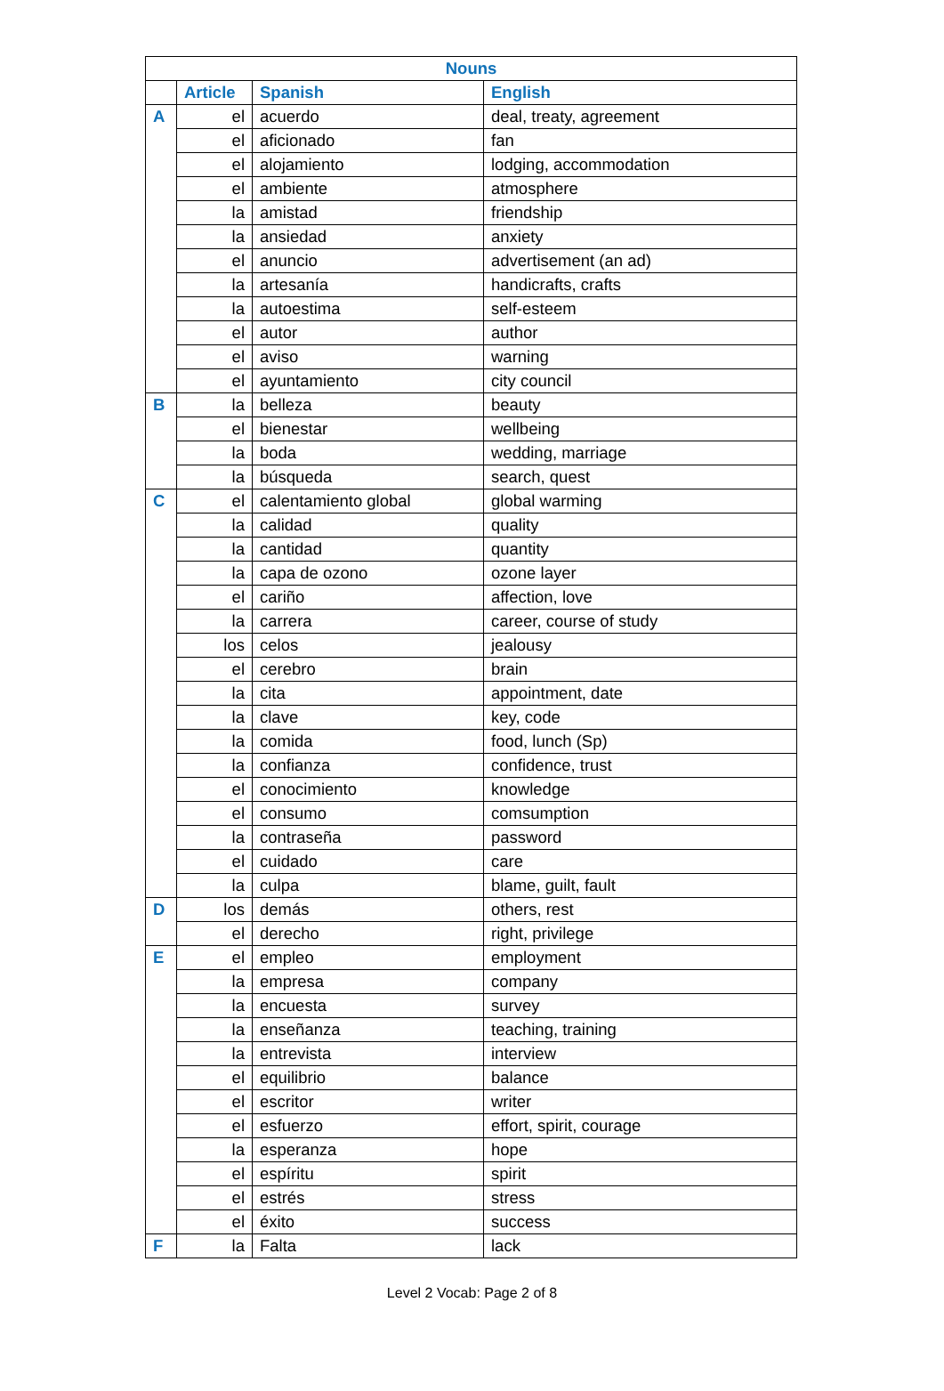| Nouns | | | |
| --- | --- | --- | --- |
| | Article | Spanish | English |
| A | el | acuerdo | deal, treaty, agreement |
| | el | aficionado | fan |
| | el | alojamiento | lodging, accommodation |
| | el | ambiente | atmosphere |
| | la | amistad | friendship |
| | la | ansiedad | anxiety |
| | el | anuncio | advertisement (an ad) |
| | la | artesanía | handicrafts, crafts |
| | la | autoestima | self-esteem |
| | el | autor | author |
| | el | aviso | warning |
| | el | ayuntamiento | city council |
| B | la | belleza | beauty |
| | el | bienestar | wellbeing |
| | la | boda | wedding, marriage |
| | la | búsqueda | search, quest |
| C | el | calentamiento global | global warming |
| | la | calidad | quality |
| | la | cantidad | quantity |
| | la | capa de ozono | ozone layer |
| | el | cariño | affection, love |
| | la | carrera | career, course of study |
| | los | celos | jealousy |
| | el | cerebro | brain |
| | la | cita | appointment, date |
| | la | clave | key, code |
| | la | comida | food, lunch (Sp) |
| | la | confianza | confidence, trust |
| | el | conocimiento | knowledge |
| | el | consumo | comsumption |
| | la | contraseña | password |
| | el | cuidado | care |
| | la | culpa | blame, guilt, fault |
| D | los | demás | others, rest |
| | el | derecho | right, privilege |
| E | el | empleo | employment |
| | la | empresa | company |
| | la | encuesta | survey |
| | la | enseñanza | teaching, training |
| | la | entrevista | interview |
| | el | equilibrio | balance |
| | el | escritor | writer |
| | el | esfuerzo | effort, spirit, courage |
| | la | esperanza | hope |
| | el | espíritu | spirit |
| | el | estrés | stress |
| | el | éxito | success |
| F | la | Falta | lack |
Level 2 Vocab: Page 2 of 8